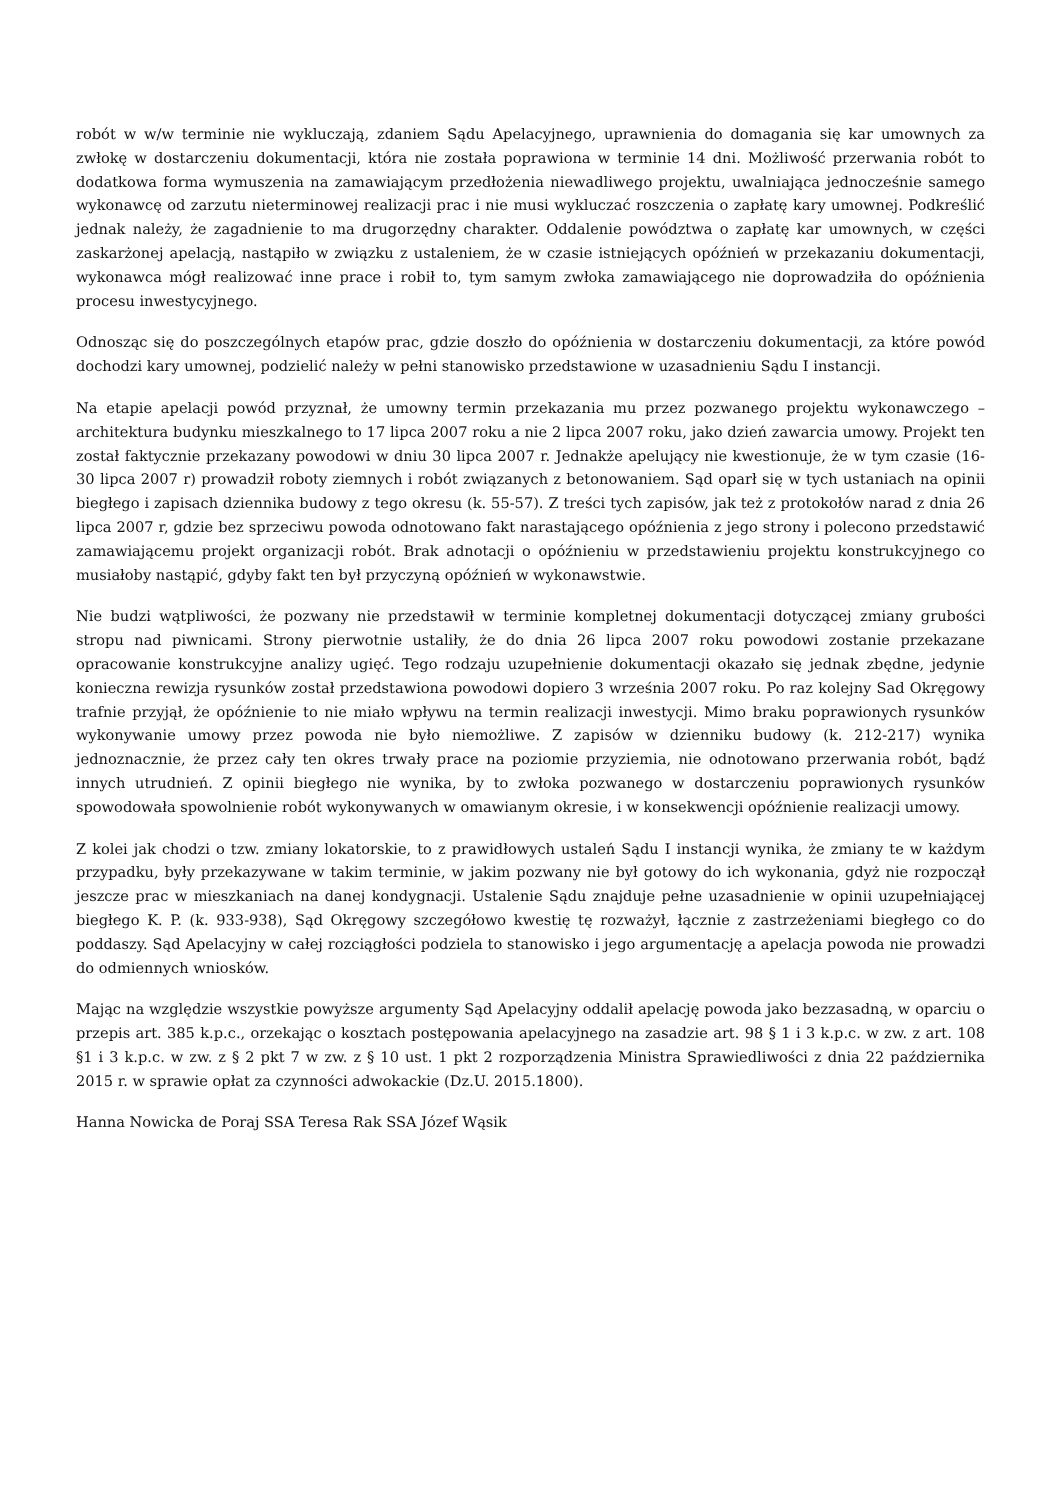robót w w/w terminie nie wykluczają, zdaniem Sądu Apelacyjnego, uprawnienia do domagania się kar umownych za zwłokę w dostarczeniu dokumentacji, która nie została poprawiona w terminie 14 dni. Możliwość przerwania robót to dodatkowa forma wymuszenia na zamawiającym przedłożenia niewadliwego projektu, uwalniająca jednocześnie samego wykonawcę od zarzutu nieterminowej realizacji prac i nie musi wykluczać roszczenia o zapłatę kary umownej. Podkreślić jednak należy, że zagadnienie to ma drugorzędny charakter. Oddalenie powództwa o zapłatę kar umownych, w części zaskarżonej apelacją, nastąpiło w związku z ustaleniem, że w czasie istniejących opóźnień w przekazaniu dokumentacji, wykonawca mógł realizować inne prace i robił to, tym samym zwłoka zamawiającego nie doprowadziła do opóźnienia procesu inwestycyjnego.
Odnosząc się do poszczególnych etapów prac, gdzie doszło do opóźnienia w dostarczeniu dokumentacji, za które powód dochodzi kary umownej, podzielić należy w pełni stanowisko przedstawione w uzasadnieniu Sądu I instancji.
Na etapie apelacji powód przyznał, że umowny termin przekazania mu przez pozwanego projektu wykonawczego – architektura budynku mieszkalnego to 17 lipca 2007 roku a nie 2 lipca 2007 roku, jako dzień zawarcia umowy. Projekt ten został faktycznie przekazany powodowi w dniu 30 lipca 2007 r. Jednakże apelujący nie kwestionuje, że w tym czasie (16-30 lipca 2007 r) prowadził roboty ziemnych i robót związanych z betonowaniem. Sąd oparł się w tych ustaniach na opinii biegłego i zapisach dziennika budowy z tego okresu (k. 55-57). Z treści tych zapisów, jak też z protokołów narad z dnia 26 lipca 2007 r, gdzie bez sprzeciwu powoda odnotowano fakt narastającego opóźnienia z jego strony i polecono przedstawić zamawiającemu projekt organizacji robót. Brak adnotacji o opóźnieniu w przedstawieniu projektu konstrukcyjnego co musiałoby nastąpić, gdyby fakt ten był przyczyną opóźnień w wykonawstwie.
Nie budzi wątpliwości, że pozwany nie przedstawił w terminie kompletnej dokumentacji dotyczącej zmiany grubości stropu nad piwnicami. Strony pierwotnie ustaliły, że do dnia 26 lipca 2007 roku powodowi zostanie przekazane opracowanie konstrukcyjne analizy ugięć. Tego rodzaju uzupełnienie dokumentacji okazało się jednak zbędne, jedynie konieczna rewizja rysunków został przedstawiona powodowi dopiero 3 września 2007 roku. Po raz kolejny Sad Okręgowy trafnie przyjął, że opóźnienie to nie miało wpływu na termin realizacji inwestycji. Mimo braku poprawionych rysunków wykonywanie umowy przez powoda nie było niemożliwe. Z zapisów w dzienniku budowy (k. 212-217) wynika jednoznacznie, że przez cały ten okres trwały prace na poziomie przyziemia, nie odnotowano przerwania robót, bądź innych utrudnień. Z opinii biegłego nie wynika, by to zwłoka pozwanego w dostarczeniu poprawionych rysunków spowodowała spowolnienie robót wykonywanych w omawianym okresie, i w konsekwencji opóźnienie realizacji umowy.
Z kolei jak chodzi o tzw. zmiany lokatorskie, to z prawidłowych ustaleń Sądu I instancji wynika, że zmiany te w każdym przypadku, były przekazywane w takim terminie, w jakim pozwany nie był gotowy do ich wykonania, gdyż nie rozpoczął jeszcze prac w mieszkaniach na danej kondygnacji. Ustalenie Sądu znajduje pełne uzasadnienie w opinii uzupełniającej biegłego K. P. (k. 933-938), Sąd Okręgowy szczegółowo kwestię tę rozważył, łącznie z zastrzeżeniami biegłego co do poddaszy. Sąd Apelacyjny w całej rozciągłości podziela to stanowisko i jego argumentację a apelacja powoda nie prowadzi do odmiennych wniosków.
Mając na względzie wszystkie powyższe argumenty Sąd Apelacyjny oddalił apelację powoda jako bezzasadną, w oparciu o przepis art. 385 k.p.c., orzekając o kosztach postępowania apelacyjnego na zasadzie art. 98 § 1 i 3 k.p.c. w zw. z art. 108 §1 i 3 k.p.c. w zw. z § 2 pkt 7 w zw. z § 10 ust. 1 pkt 2 rozporządzenia Ministra Sprawiedliwości z dnia 22 października 2015 r. w sprawie opłat za czynności adwokackie (Dz.U. 2015.1800).
Hanna Nowicka de Poraj SSA Teresa Rak SSA Józef Wąsik